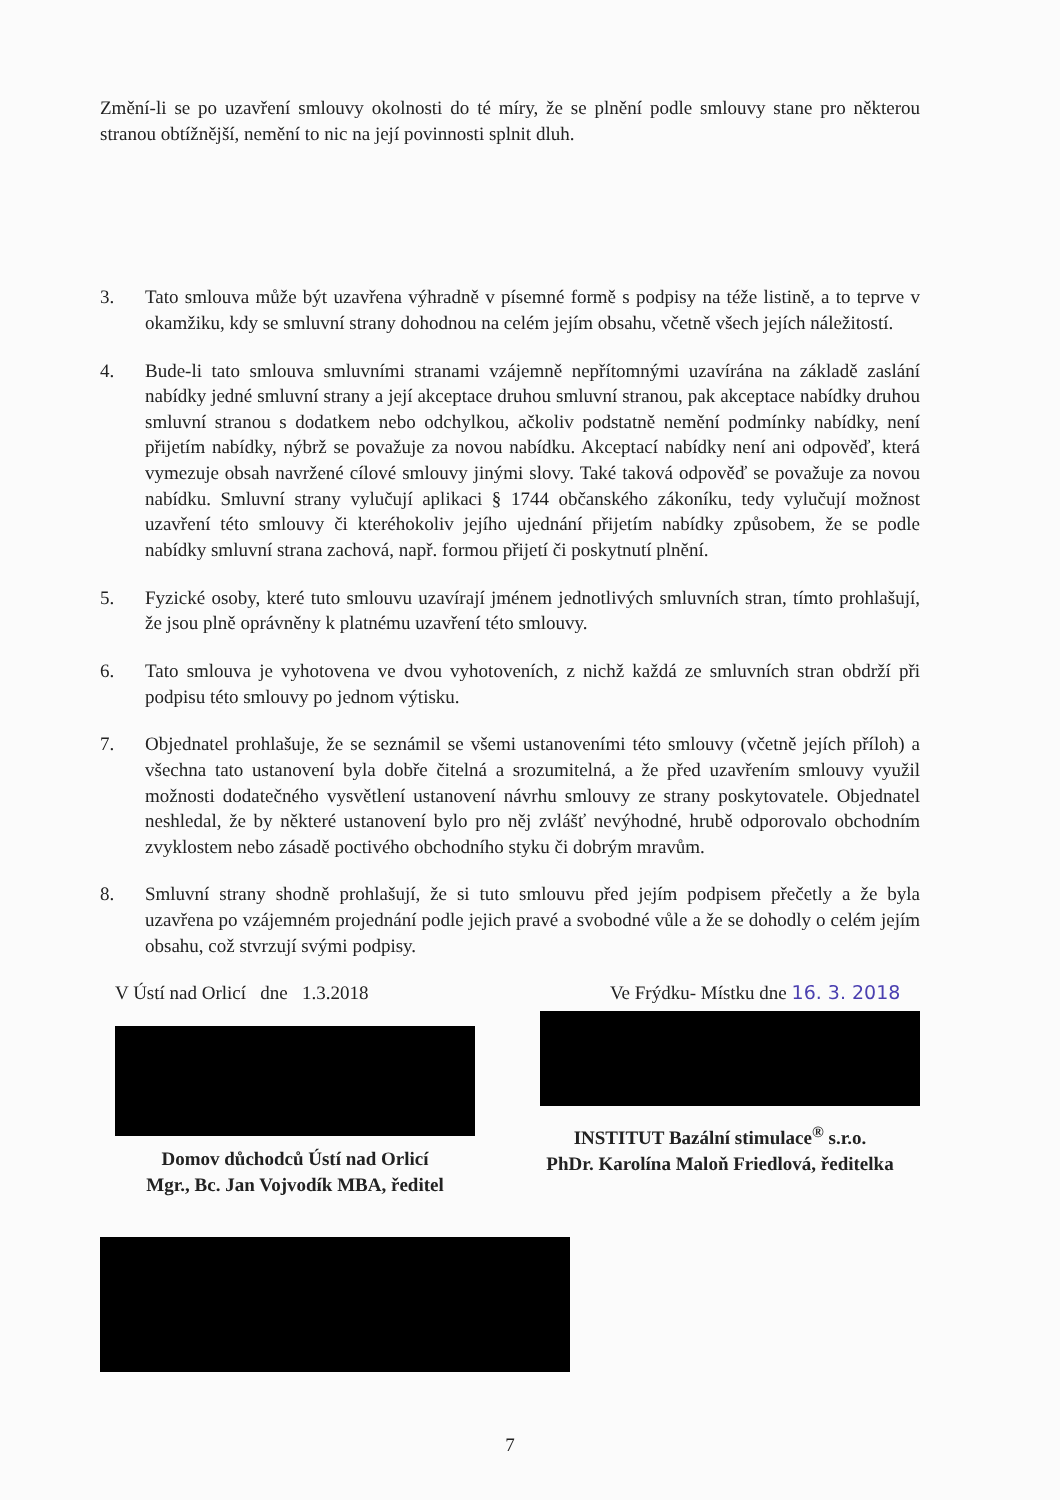Změní-li se po uzavření smlouvy okolnosti do té míry, že se plnění podle smlouvy stane pro některou stranou obtížnější, nemění to nic na její povinnosti splnit dluh.
3. Tato smlouva může být uzavřena výhradně v písemné formě s podpisy na téže listině, a to teprve v okamžiku, kdy se smluvní strany dohodnou na celém jejím obsahu, včetně všech jejích náležitostí.
4. Bude-li tato smlouva smluvními stranami vzájemně nepřítomnými uzavírána na základě zaslání nabídky jedné smluvní strany a její akceptace druhou smluvní stranou, pak akceptace nabídky druhou smluvní stranou s dodatkem nebo odchylkou, ačkoliv podstatně nemění podmínky nabídky, není přijetím nabídky, nýbrž se považuje za novou nabídku. Akceptací nabídky není ani odpověď, která vymezuje obsah navržené cílové smlouvy jinými slovy. Také taková odpověď se považuje za novou nabídku. Smluvní strany vylučují aplikaci § 1744 občanského zákoníku, tedy vylučují možnost uzavření této smlouvy či kteréhokoliv jejího ujednání přijetím nabídky způsobem, že se podle nabídky smluvní strana zachová, např. formou přijetí či poskytnutí plnění.
5. Fyzické osoby, které tuto smlouvu uzavírají jménem jednotlivých smluvních stran, tímto prohlašují, že jsou plně oprávněny k platnému uzavření této smlouvy.
6. Tato smlouva je vyhotovena ve dvou vyhotoveních, z nichž každá ze smluvních stran obdrží při podpisu této smlouvy po jednom výtisku.
7. Objednatel prohlašuje, že se seznámil se všemi ustanoveními této smlouvy (včetně jejích příloh) a všechna tato ustanovení byla dobře čitelná a srozumitelná, a že před uzavřením smlouvy využil možnosti dodatečného vysvětlení ustanovení návrhu smlouvy ze strany poskytovatele. Objednatel neshledal, že by některé ustanovení bylo pro něj zvlášť nevýhodné, hrubě odporovalo obchodním zvyklostem nebo zásadě poctivého obchodního styku či dobrým mravům.
8. Smluvní strany shodně prohlašují, že si tuto smlouvu před jejím podpisem přečetly a že byla uzavřena po vzájemném projednání podle jejich pravé a svobodné vůle a že se dohodly o celém jejím obsahu, což stvrzují svými podpisy.
V Ústí nad Orlicí dne 1.3.2018
Domov důchodců Ústí nad Orlicí
Mgr., Bc. Jan Vojvodík MBA, ředitel
Ve Frýdku- Místku dne 16. 3. 2018
INSTITUT Bazální stimulace<sup>®</sup> s.r.o.
PhDr. Karolína Maloň Friedlová, ředitelka
7